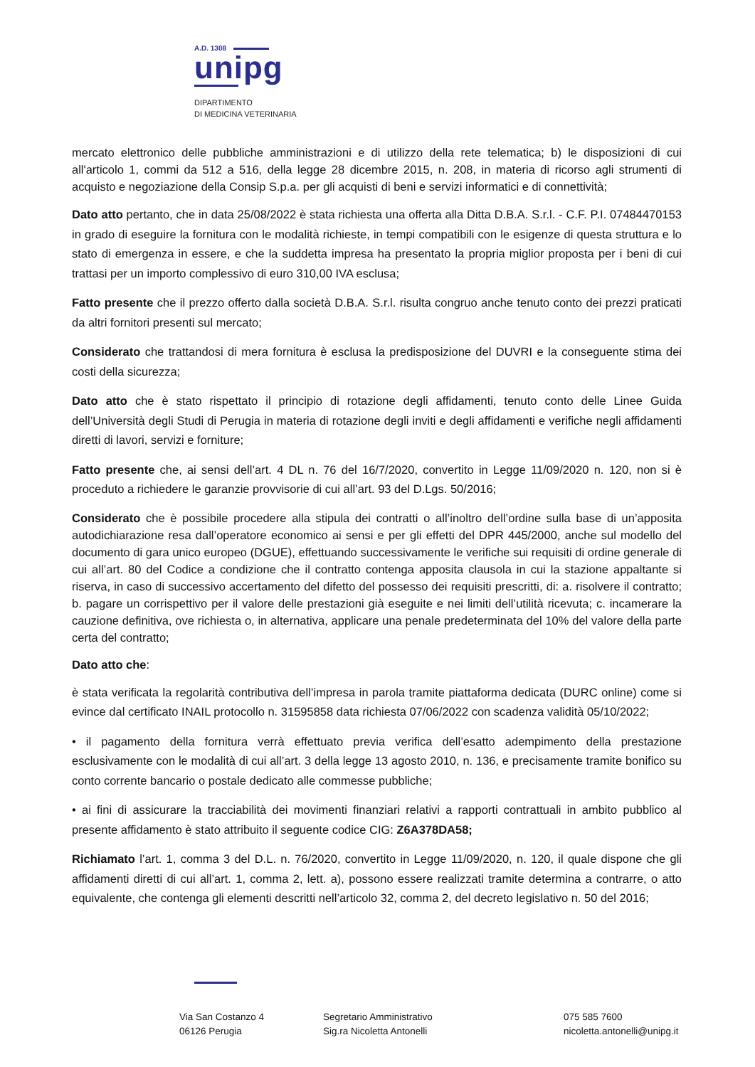A.D. 1308
unipg
DIPARTIMENTO
DI MEDICINA VETERINARIA
mercato elettronico delle pubbliche amministrazioni e di utilizzo della rete telematica; b) le disposizioni di cui all'articolo 1, commi da 512 a 516, della legge 28 dicembre 2015, n. 208, in materia di ricorso agli strumenti di acquisto e negoziazione della Consip S.p.a. per gli acquisti di beni e servizi informatici e di connettività;
Dato atto pertanto, che in data 25/08/2022 è stata richiesta una offerta alla Ditta D.B.A. S.r.l. - C.F. P.I. 07484470153 in grado di eseguire la fornitura con le modalità richieste, in tempi compatibili con le esigenze di questa struttura e lo stato di emergenza in essere, e che la suddetta impresa ha presentato la propria miglior proposta per i beni di cui trattasi per un importo complessivo di euro 310,00 IVA esclusa;
Fatto presente che il prezzo offerto dalla società D.B.A. S.r.l. risulta congruo anche tenuto conto dei prezzi praticati da altri fornitori presenti sul mercato;
Considerato che trattandosi di mera fornitura è esclusa la predisposizione del DUVRI e la conseguente stima dei costi della sicurezza;
Dato atto che è stato rispettato il principio di rotazione degli affidamenti, tenuto conto delle Linee Guida dell’Università degli Studi di Perugia in materia di rotazione degli inviti e degli affidamenti e verifiche negli affidamenti diretti di lavori, servizi e forniture;
Fatto presente che, ai sensi dell’art. 4 DL n. 76 del 16/7/2020, convertito in Legge 11/09/2020 n. 120, non si è proceduto a richiedere le garanzie provvisorie di cui all’art. 93 del D.Lgs. 50/2016;
Considerato che è possibile procedere alla stipula dei contratti o all’inoltro dell’ordine sulla base di un’apposita autodichiarazione resa dall’operatore economico ai sensi e per gli effetti del DPR 445/2000, anche sul modello del documento di gara unico europeo (DGUE), effettuando successivamente le verifiche sui requisiti di ordine generale di cui all’art. 80 del Codice a condizione che il contratto contenga apposita clausola in cui la stazione appaltante si riserva, in caso di successivo accertamento del difetto del possesso dei requisiti prescritti, di: a. risolvere il contratto; b. pagare un corrispettivo per il valore delle prestazioni già eseguite e nei limiti dell’utilità ricevuta; c. incamerare la cauzione definitiva, ove richiesta o, in alternativa, applicare una penale predeterminata del 10% del valore della parte certa del contratto;
Dato atto che:
è stata verificata la regolarità contributiva dell’impresa in parola tramite piattaforma dedicata (DURC online) come si evince dal certificato INAIL protocollo n. 31595858 data richiesta 07/06/2022 con scadenza validità 05/10/2022;
• il pagamento della fornitura verrà effettuato previa verifica dell’esatto adempimento della prestazione esclusivamente con le modalità di cui all’art. 3 della legge 13 agosto 2010, n. 136, e precisamente tramite bonifico su conto corrente bancario o postale dedicato alle commesse pubbliche;
• ai fini di assicurare la tracciabilità dei movimenti finanziari relativi a rapporti contrattuali in ambito pubblico al presente affidamento è stato attribuito il seguente codice CIG: Z6A378DA58;
Richiamato l’art. 1, comma 3 del D.L. n. 76/2020, convertito in Legge 11/09/2020, n. 120, il quale dispone che gli affidamenti diretti di cui all’art. 1, comma 2, lett. a), possono essere realizzati tramite determina a contrarre, o atto equivalente, che contenga gli elementi descritti nell’articolo 32, comma 2, del decreto legislativo n. 50 del 2016;
Via San Costanzo 4
06126 Perugia
Segretario Amministrativo
Sig.ra Nicoletta Antonelli
075 585 7600
nicoletta.antonelli@unipg.it